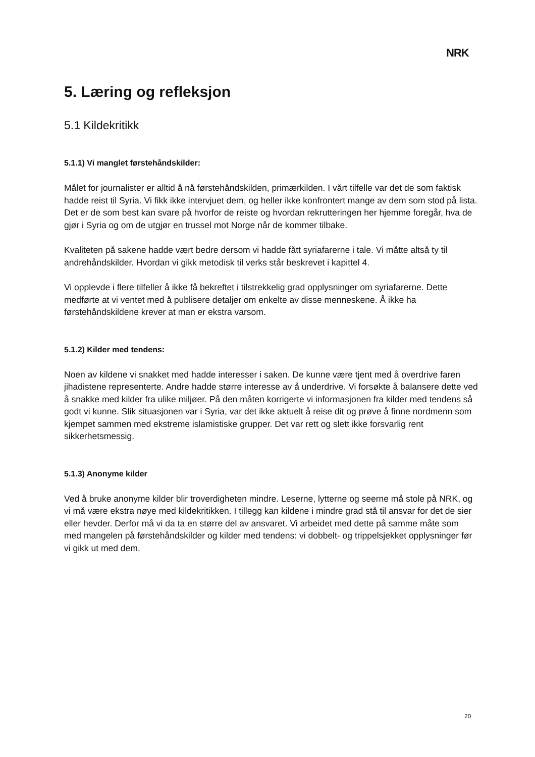NRK
5. Læring og refleksjon
5.1 Kildekritikk
5.1.1) Vi manglet førstehåndskilder:
Målet for journalister er alltid å nå førstehåndskilden, primærkilden. I vårt tilfelle var det de som faktisk hadde reist til Syria. Vi fikk ikke intervjuet dem, og heller ikke konfrontert mange av dem som stod på lista. Det er de som best kan svare på hvorfor de reiste og hvordan rekrutteringen her hjemme foregår, hva de gjør i Syria og om de utgjør en trussel mot Norge når de kommer tilbake.
Kvaliteten på sakene hadde vært bedre dersom vi hadde fått syriafarerne i tale. Vi måtte altså ty til andrehåndskilder. Hvordan vi gikk metodisk til verks står beskrevet i kapittel 4.
Vi opplevde i flere tilfeller å ikke få bekreftet i tilstrekkelig grad opplysninger om syriafarerne. Dette medførte at vi ventet med å publisere detaljer om enkelte av disse menneskene. Å ikke ha førstehåndskildene krever at man er ekstra varsom.
5.1.2) Kilder med tendens:
Noen av kildene vi snakket med hadde interesser i saken. De kunne være tjent med å overdrive faren jihadistene representerte. Andre hadde større interesse av å underdrive. Vi forsøkte å balansere dette ved å snakke med kilder fra ulike miljøer. På den måten korrigerte vi informasjonen fra kilder med tendens så godt vi kunne. Slik situasjonen var i Syria, var det ikke aktuelt å reise dit og prøve å finne nordmenn som kjempet sammen med ekstreme islamistiske grupper. Det var rett og slett ikke forsvarlig rent sikkerhetsmessig.
5.1.3) Anonyme kilder
Ved å bruke anonyme kilder blir troverdigheten mindre. Leserne, lytterne og seerne må stole på NRK, og vi må være ekstra nøye med kildekritikken. I tillegg kan kildene i mindre grad stå til ansvar for det de sier eller hevder. Derfor må vi da ta en større del av ansvaret. Vi arbeidet med dette på samme måte som med mangelen på førstehåndskilder og kilder med tendens: vi dobbelt- og trippelsjekket opplysninger før vi gikk ut med dem.
20